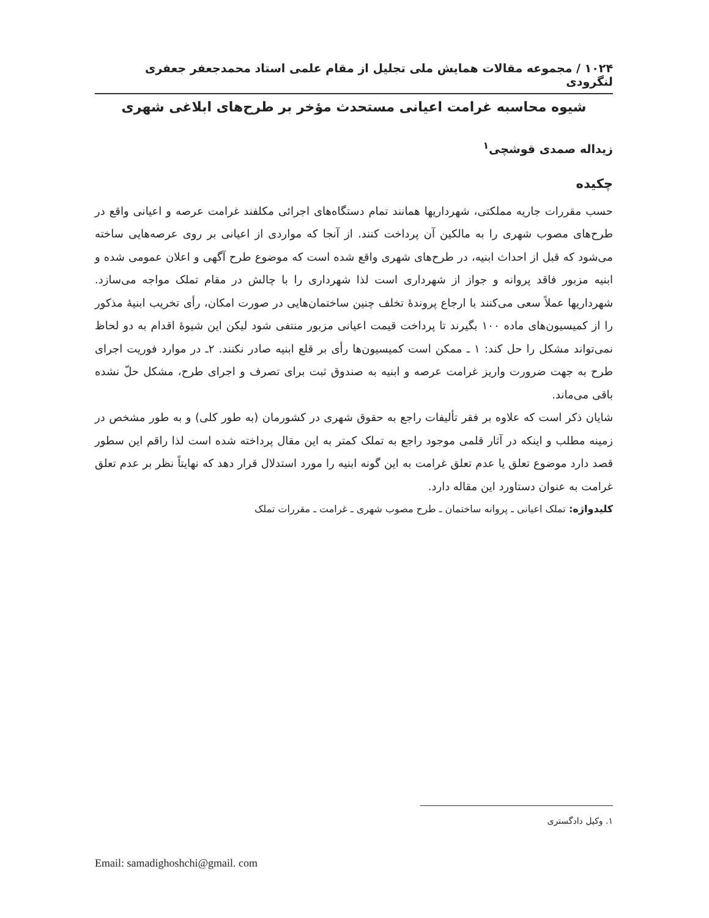۱۰۲۴ / مجموعه مقالات همایش ملی تجلیل از مقام علمی استاد محمدجعفر جعفری لنگرودی
شیوه محاسبه غرامت اعیانی مستحدث مؤخر بر طرح‌های ابلاغی شهری
زیداله صمدی قوشچی<sup>۱</sup>
چکیده
حسب مقررات جاریه مملکتی، شهرداریها همانند تمام دستگاه‌های اجرائی مکلفند غرامت عرصه و اعیانی واقع در طرح‌های مصوب شهری را به مالکین آن پرداخت کنند. از آنجا که مواردی از اعیانی بر روی عرصه‌هایی ساخته می‌شود که قبل از احداث ابنیه، در طرح‌های شهری واقع شده است که موضوع طرح آگهی و اعلان عمومی شده و ابنیه مزبور فاقد پروانه و جواز از شهرداری است لذا شهرداری را با چالش در مقام تملک مواجه می‌سازد. شهرداریها عملاً سعی می‌کنند با ارجاع پروندهٔ تخلف چنین ساختمان‌هایی در صورت امکان، رأی تخریب ابنیهٔ مذکور را از کمیسیون‌های ماده ۱۰۰ بگیرند تا پرداخت قیمت اعیانی مزبور منتفی شود لیکن این شیوهٔ اقدام به دو لحاظ نمی‌تواند مشکل را حل کند: ۱ ـ ممکن است کمیسیون‌ها رأی بر قلع ابنیه صادر نکنند. ۲ـ در موارد فوریت اجرای طرح به جهت ضرورت واریز غرامت عرصه و ابنیه به صندوق ثبت برای تصرف و اجرای طرح، مشکل حلّ نشده باقی می‌ماند.
شایان ذکر است که علاوه بر فقر تألیفات راجع به حقوق شهری در کشورمان (به طور کلی) و به طور مشخص در زمینه مطلب و اینکه در آثار قلمی موجود راجع به تملک کمتر به این مقال پرداخته شده است لذا راقم این سطور قصد دارد موضوع تعلق یا عدم تعلق غرامت به این گونه ابنیه را مورد استدلال قرار دهد که نهایتاً نظر بر عدم تعلق غرامت به عنوان دستاورد این مقاله دارد.
کلیدواژه: تملک اعیانی ـ پروانه ساختمان ـ طرح مصوب شهری ـ غرامت ـ مقررات تملک
۱. وکیل دادگستری
Email: samadighoshchi@gmail. com